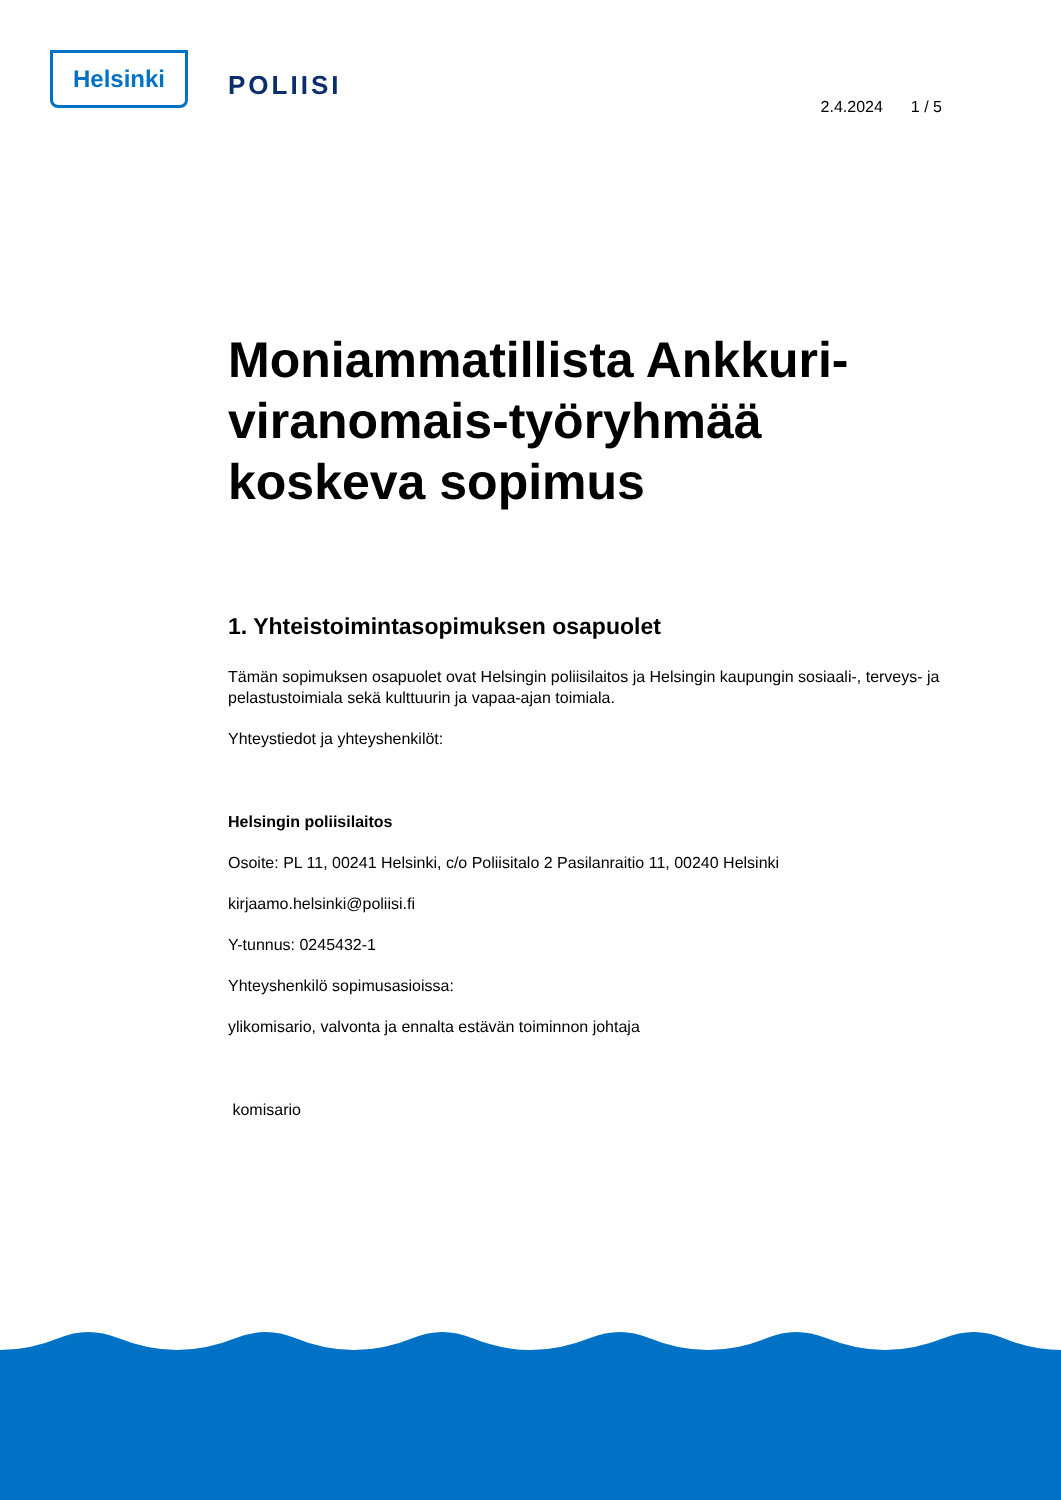Helsinki
POLIISI
2.4.2024 1 / 5
Moniammatillista Ankkuri-viranomais-työryhmää koskeva sopimus
1. Yhteistoimintasopimuksen osapuolet
Tämän sopimuksen osapuolet ovat Helsingin poliisilaitos ja Helsingin kaupungin sosiaali-, terveys- ja pelastustoimiala sekä kulttuurin ja vapaa-ajan toimiala.
Yhteystiedot ja yhteyshenkilöt:
Helsingin poliisilaitos
Osoite: PL 11, 00241 Helsinki, c/o Poliisitalo 2 Pasilanraitio 11, 00240 Helsinki
kirjaamo.helsinki@poliisi.fi
Y-tunnus: 0245432-1
Yhteyshenkilö sopimusasioissa:
ylikomisario, valvonta ja ennalta estävän toiminnon johtaja
komisario